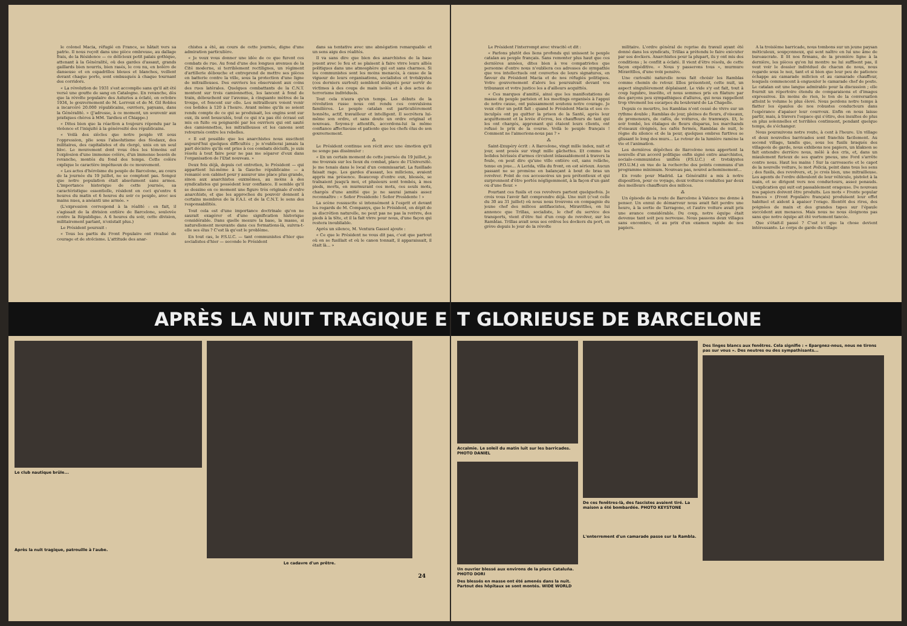le colonel Macia, réfugié en France, se hâtait vers sa patrie. Il nous reçoit dans une pièce ombreuse, au dallage frais, de la Résidence — ce délicieux petit palais gothique, attenant à la Généralité, où des gardes d'assaut, grands gaillards bien nourris, bien rasés, le cou nu, en boléro de danseuse et en espadrilles bleues et blanches, veillent devant chaque porte, sont embusqués à chaque tournant des corridors.
« La révolution de 1931 s'est accomplie sans qu'il ait été versé une goutte de sang en Catalogne. En revanche, dès que la révolte populaire des Asturies a éclaté, en octobre 1934, le gouvernement de M. Lerroux et de M. Gil Robles a incarcéré 20.000 républicains, ouvriers, paysans, dans la Généralité. » (J'adresse, à ce moment, un souvenir aux pratiques chères à MM. Tardieu et Chiappe.)
« Dites bien que la réaction a toujours répondu par la violence et l'iniquité à la générosité des républicains.
« Voilà des siècles que notre peuple vit sous l'oppression, plie sous l'absolutisme des féodaux, des militaires, des capitalistes et du clergé, unis en un seul bloc. Le mouvement dont vous êtes les témoins est l'explosion d'une immense colère, d'un immense besoin de revanche, montés du fond des temps. Cette colère explique le caractère impétueux de ce mouvement.
« Les actes d'héroïsme du peuple de Barcelone, au cours de la journée du 19 juillet, ne se comptent pas. Songez que notre population était absolument sans armes. L'importance historique de cette journée, sa caractéristique essentielle, résident en ceci qu'entre 6 heures du matin et 6 heures du soir ce peuple, avec ses mains nues, a anéanti une armée. »
(L'expression correspond à la réalité : en fait, il s'agissait de la division entière de Barcelone, soulevée contre la République. A 6 heures du soir, cette division, militairement parlant, n'existait plus.)
Le Président poursuit :
« Tous les partis du Front Populaire ont rivalisé de courage et de stoïcisme. L'attitude des anar-
chistes a été, au cours de cette journée, digne d'une admiration particulière.
« Je veux vous donner une idée de ce que furent ces combats de rue. Au fond d'une des longues avenues de la Cité moderne, si terriblement rectilignes, un régiment d'artillerie débouche et entreprend de mettre ses pièces en batterie contre la ville, sous la protection d'une ligne de mitrailleuses. Des ouvriers les observaient aux coins des rues latérales. Quelques combattants de la C.N.T. montent sur trois camionnettes, les lancent à fond de train, débouchent sur l'avenue, à cinquante mètres de la troupe, et foncent sur elle. Les mitrailleurs voient venir ces bolides à 120 à l'heure. Avant même qu'ils se soient rendu compte de ce qui se produisait, les engins sont sur eux, ils sont bousculés, tout ce qui n'a pas été écrasé est mis en fuite ou poignardé par les ouvriers qui ont sauté des camionnettes, les mitrailleuses et les canons sont retournés contre les rebelles.
« Il est possible que les anarchistes nous suscitent aujourd'hui quelques difficultés ; je n'oublierai jamais la part décisive qu'ils ont prise à ces combats décisifs, je suis résolu à tout faire pour ne pas me séparer d'eux dans l'organisation de l'Etat nouveau. »
Deux fois déjà, depuis cet entretien, le Président — qui appartient lui-même à la Gauche républicaine — a remanié son cabinet pour y assurer une place plus grande, sinon aux anarchistes euxmêmes, au moins à des syndicalistes qui possèdent leur confiance. Il semble qu'il se dessine en ce moment une figure très originale d'ordre anarchiste, et que les approches du pouvoir donnent à certains membres de la F.A.I. et de la C.N.T. le sens des responsabilités.
Tout cela est d'une importance doctrinale qu'on ne saurait exagérer et d'une signification historique considérable. Dans quelle mesure la base, la masse, si naturellement mouvante dans ces formations-là, suivra-t-elle ses élus ? C'est là qu'est le problème.
En tout cas, le P.S.U.C. — tant communistes d'hier que socialistes d'hier — seconde le Président
dans sa tentative avec une abnégation remarquable et un sens aigu des réalités.
Il va sans dire que bien des anarchistes de la base jouent avec le feu et se plaisent à faire vivre leurs alliés politiques dans une atmosphère qui est sans charmes. Si les communistes sont les moins menacés, à cause de la vigueur de leurs organisations, socialistes et trotskystes (ces derniers surtout) semblent désignés pour servir de victimes à des coups de main isolés et à des actes de terrorisme individuels.
Tout cela n'aura qu'un temps. Les débuts de la révolution russe nous ont rendu ces convulsions familières. Le peuple catalan est particulièrement honnête, actif, travailleur et intelligent. Il secrétera lui-même son ordre, et sans doute un ordre original et nouveau. Soyons-y attentifs, accordons-lui la même confiance affectueuse et patiente que les chefs élus de son gouvernement.
⁂
Le Président continue son récit avec une émotion qu'il ne songe pas dissimuler :
« En un certain moment de cette journée du 19 juillet, je me trouvais sur les lieux du combat, place de l'Université. Je me tenais dans le local d'un commissariat. La fusillade faisait rage. Les gardes d'assaut, les miliciens, avaient appris ma présence. Beaucoup d'entre eux, blessés, se traînaient jusqu'à moi, et plusieurs sont tombés, à mes pieds, morts, en murmurant ces mots, ces seuls mots, chargés d'une amitié que je ne saurai jamais assez reconnaître : « Señor Presidente ! Señor Presidente ! »
La scène ressuscite si intensément à l'esprit et devant les regards de M. Companys, que le Président, en dépit de sa discrétion naturelle, ne peut pas ne pas la revivre, des pieds à la tête, et il la fait vivre pour nous, d'une façon qui restera inoubliable.
Après un silence, M. Ventura Gassol ajoute :
« Ce que le Président ne vous dit pas, c'est que partout où on se fusillait et où le canon tonnait, il apparaissait, il était là... »
APRÈS LA NUIT TRAGIQUE E
Le club nautique brûle...
Après la nuit tragique, patrouille à l'aube.
Le cadavre d'un prêtre.
24
Le Président l'interrompt avec vivacité et dit :
« Parlons plutôt des liens profonds qui unissent le peuple catalan au peuple français. Sans remonter plus haut que ces dernières années, dites bien à vos compatriotes que personne d'entre nous n'oubliera ces adresses de sympathie que vos intellectuels ont couvertes de leurs signatures, en faveur du Président Macia et de nos réfugiés politiques. Votre gouvernement d'alors les poursuivait devant vos tribunaux et votre justice les a d'ailleurs acquittés.
« Ces marques d'amitié, ainsi que les manifestations de masse du peuple parisien et les meetings organisés à l'appui de notre cause, ont puissamment soutenu notre courage. Je veux citer un petit fait : quand le Président Macia et ses co-inculpés ont pu quitter la prison de la Santé, après leur acquittement et la levée d'écrou, les chauffeurs de taxi qui les ont chargés, apprenant qui étaient leurs clients, ont refusé le prix de la course. Voilà le peuple français ! Comment ne l'aimerions-nous pas ? »
⁂
Saint-Exupéry écrit : A Barcelone, vingt mille index, nuit et jour, sont posés sur vingt mille gâchettes. Et comme les bolides hérissés d'armes circulent inlassablement à travers la foule, on peut dire qu'une ville entière est, sans relâche, tenue en joue... A Lerida, villa du front, on est sérieux. Aucun passant ne se promène en balançant à bout de bras un revolver. Point de ces accessoires un peu prétentieux et qui surprennent d'être portés négligemment, à la façon d'un gant ou d'une fleur. »
Pourtant ces fusils et ces revolvers partent quelquefois. Je crois vous l'avoir fait comprendre déjà. Une nuit (c'est celle du 30 au 31 juillet) où nous nous trouvons en compagnie du jeune chef des milices antifascistes, Miravitlles, on lui annonce que Trillas, socialiste, le chef du service des transports, vient d'être tué d'un coup de revolver, sur les Ramblas. Trillas avait sous ses ordres les dockers du port, en grève depuis le jour de la révolte
militaire. L'ordre général de reprise du travail ayant été donné dans les syndicats, Trillas a prétendu le faire exécuter par ses dockers. Anarchistes pour la plupart, ils y ont mis des conditions ; le conflit a éclaté. Il vient d'être résolu, de cette façon expéditive. « Nous y passerons tous », murmure Miravitlles, d'une voix pensive.
Une curiosité naturelle nous fait choisir les Ramblas comme chemin de retour. Elles présentent, cette nuit, un aspect singulièrement déplaisant. Le vide s'y est fait, tout à coup lugubre, insolite, et nous sommes pris en filature par des garçons peu sympathiques d'allures, qui nous rappellent trop vivement les escarpes du boulevard de La Chapelle.
Depuis ce meurtre, les Ramblas n'ont cessé de vivre sur un rythme double ; Ramblas de jour, pleines de fleurs, d'oiseaux, de promeneurs, de cafés, de voitures, de tramways. Et, le soir tombé, les étalages de fleurs disparus, les marchands d'oiseaux éloignés, les cafés fermés, Ramblas de nuit, le règne du silence et de la peur, quelques ombres furtives se glissant le long des murs... Le retour de la lumière ramène la vie et l'animation.
Les dernières dépêches de Barcelone nous apportent la nouvelle d'un accord politique enfin signé entre anarchistes, socialo-communistes unifiés (P.S.U.C.) et trotskystes (P.O.U.M.) en vue de la recherche des points communs d'un programme minimum. Nouveau pas, nouvel acheminement...
En route pour Madrid. La Généralité a mis à notre disposition, pour ce voyage, deux voitures conduites par deux des meilleurs chauffeurs des milices.
⁂
Un épisode de la route de Barcelone à Valence me donne à penser. Un ennui de démarreur nous avait fait perdre une heure, à la sortie de Tarragone, et l'autre voiture avait pris une avance considérable. Du coup, notre équipe était devenue tant soit peu nerveuse. Nous passons deux villages sans encombre, et au prix d'un examen rapide de nos papiers.
A la troisième barricade, nous tombons sur un jeune paysan méticuleux, soupçonneux, qui sent naître en lui une âme de bureaucrate. Il lit nos firmans, de la première ligne à la dernière, les pièces qu'on lui montre ne lui suffisent pas, il veut voir le dossier individuel de chacun de nous, nous regarde sous le nez, tant et si bien que leur peu de patience échappe au camarade milicien et au camarade chauffeur, lesquels commencent à engueuler le camarade chef de poste. Le catalan est une langue admirable pour la discussion ; elle fournit un répertoire étendu de comparaisons et d'images expressives. En moins de rien, le ton de la conversation atteint le volume le plus élevé. Nous perdons notre temps à flatter les épaules de nos robustes conducteurs dans l'espérance d'apaiser leur courroux. Enfin on nous laisse partir, mais, à travers l'espace qui s'étire, des insultes de plus en plus solennelles et terribles continuent, pendant quelque temps, de s'échanger.
Nous poursuivons notre route, à cent à l'heure. Un village et deux nouvelles barricades sont franchis facilement. Au second village, tandis que, sous les fusils braqués des villageois de garde, nous exhibons nos papiers, un klakson se fait entendre derrière nous, mêlé à des cris, et, dans un miaulement furieux de ses quatre pneus, une Ford s'arrête contre nous. Haut les mains ! Sur la carrosserie et le capot de la nouvelle voiture, le mot Policia, peint dans tous les sens ; des fusils, des revolvers, et, je crois bien, une mitrailleuse. Les agents de l'ordre déboulent de leur véhicule, pistolet à la main, et se dirigent vers nos conducteurs, assez penauds. L'explication qui suit est passablement orageuse. De nouveau nos papiers doivent être produits. Les mots « Frente popular frances » (Front Populaire français) produisent leur effet habituel et aident à apaiser l'orage. Bientôt des rires, des poignées de main et des grandes tapes sur l'épaule succèdent aux menaces. Mais nous ne nous éloignons pas sans que notre équipe ait été vertement tancée.
Que s'était-il passé ? C'est ici que la chose devient intéressante. Le corps de garde du village
T GLORIEUSE DE BARCELONE
Accalmie. Le soleil du matin luit sur les barricades. PHOTO DANIEL
Un ouvrier blessé aux environs de la place Cataluña. PHOTO DORI
Des blessés en masse ont été amenés dans la nuit. Partout des hôpitaux se sont montés. WIDE WORLD
De ces fenêtres-là, des fascistes avaient tiré. La maison a été bombardée. PHOTO KEYSTONE
L'enterrement d'un camarade passe sur la Rambla.
Des linges blancs aux fenêtres. Cela signifie : « Epargnez-nous, nous ne tirons pas sur vous ». Des neutres ou des sympathisants...